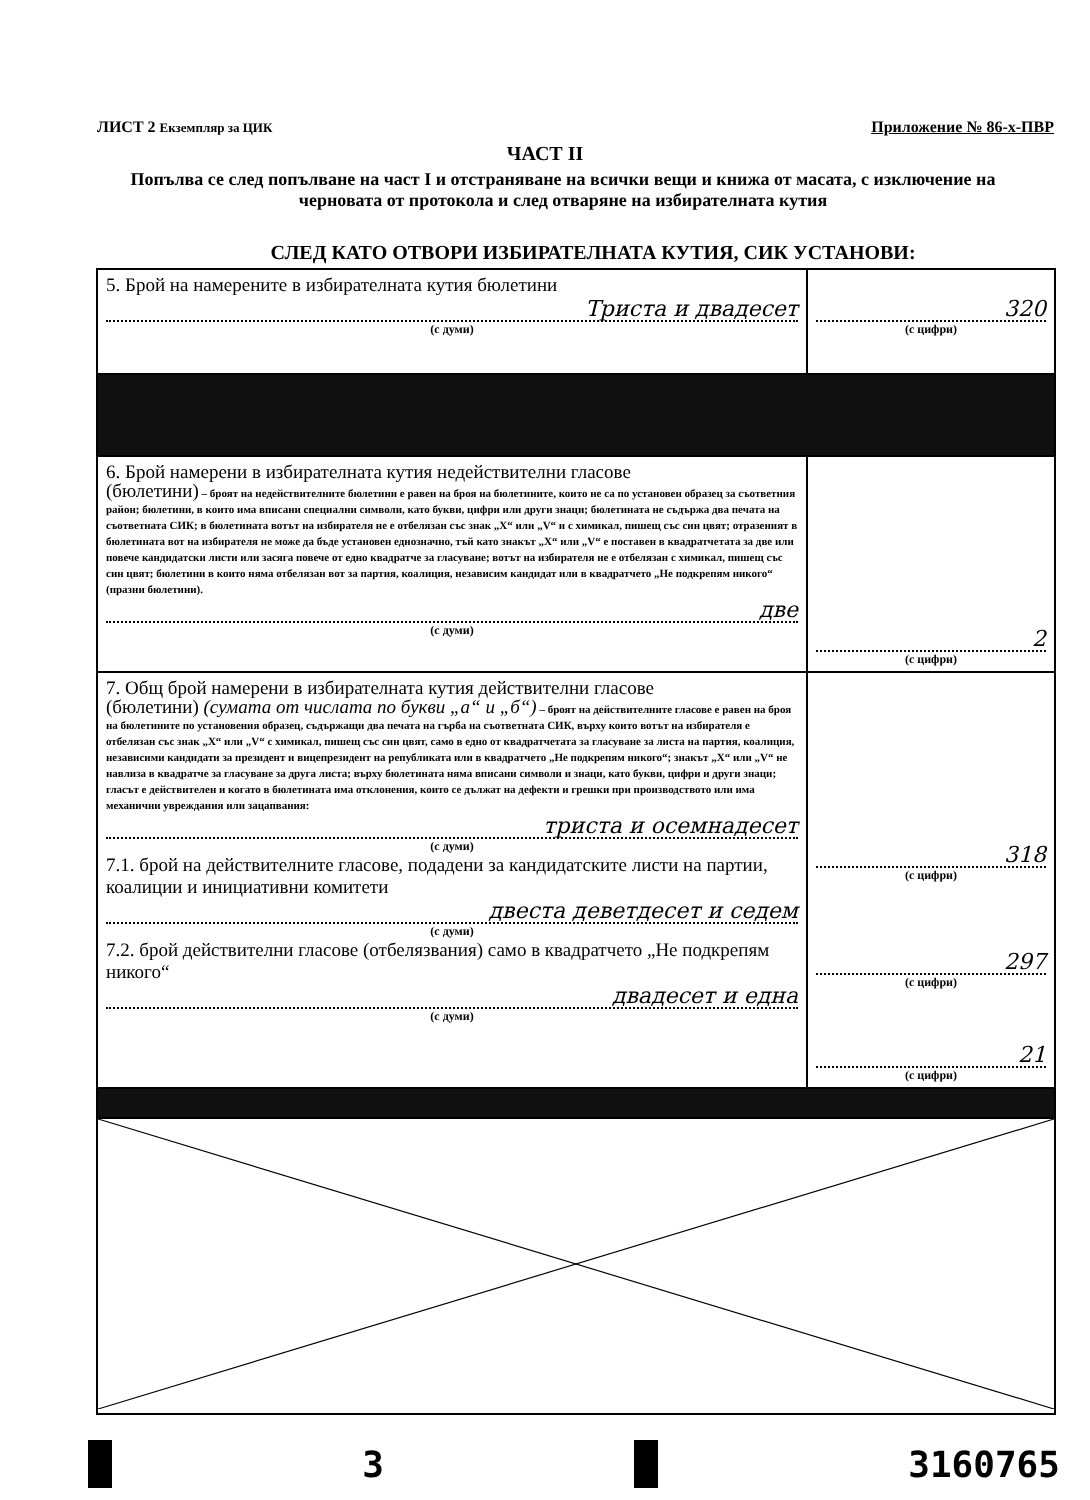ЛИСТ 2 Екземпляр за ЦИК
Приложение № 86-х-ПВР
ЧАСТ II
Попълва се след попълване на част I и отстраняване на всички вещи и книжа от масата, с изключение на черновата от протокола и след отваряне на избирателната кутия
СЛЕД КАТО ОТВОРИ ИЗБИРАТЕЛНАТА КУТИЯ, СИК УСТАНОВИ:
| 5. Брой на намерените в избирателната кутия бюлетини Триста и двадесет (с думи) | 320 (с цифри) |
| 6. Брой намерени в избирателната кутия недействителни гласове (бюлетини) – броят на недействителните бюлетини е равен на броя на бюлетините, които не са по установен образец за съответния район; бюлетини, в които има вписани специални символи, като букви, цифри или други знаци; бюлетината не съдържа два печата на съответната СИК; в бюлетината вотът на избирателя не е отбелязан със знак „X“ или „V“ и с химикал, пишещ със син цвят; отразеният в бюлетината вот на избирателя не може да бъде установен еднозначно, тъй като знакът „X“ или „V“ е поставен в квадратчетата за две или повече кандидатски листи или засяга повече от едно квадратче за гласуване; вотът на избирателя не е отбелязан с химикал, пишещ със син цвят; бюлетини в които няма отбелязан вот за партия, коалиция, независим кандидат или в квадратчето „Не подкрепям никого“ (празни бюлетини). две (с думи) | 2 (с цифри) |
| 7. Общ брой намерени в избирателната кутия действителни гласове (бюлетини) (сумата от числата по букви „а“ и „б“) – броят на действителните гласове е равен на броя на бюлетините по установения образец, съдържащи два печата на гърба на съответната СИК, върху които вотът на избирателя е отбелязан със знак „X“ или „V“ с химикал, пишещ със син цвят, само в едно от квадратчетата за гласуване за листа на партия, коалиция, независими кандидати за президент и вицепрезидент на републиката или в квадратчето „Не подкрепям никого“; знакът „X“ или „V“ не навлиза в квадратче за гласуване за друга листа; върху бюлетината няма вписани символи и знаци, като букви, цифри и други знаци; гласът е действителен и когато в бюлетината има отклонения, които се дължат на дефекти и грешки при производството или има механични увреждания или зацапвания: триста и осемнадесет (с думи) 7.1. брой на действителните гласове, подадени за кандидатските листи на партии, коалиции и инициативни комитети двеста деветдесет и седем (с думи) 7.2. брой действителни гласове (отбелязвания) само в квадратчето „Не подкрепям никого“ двадесет и една (с думи) | 318 (с цифри) 297 (с цифри) 21 (с цифри) |
3 3160765